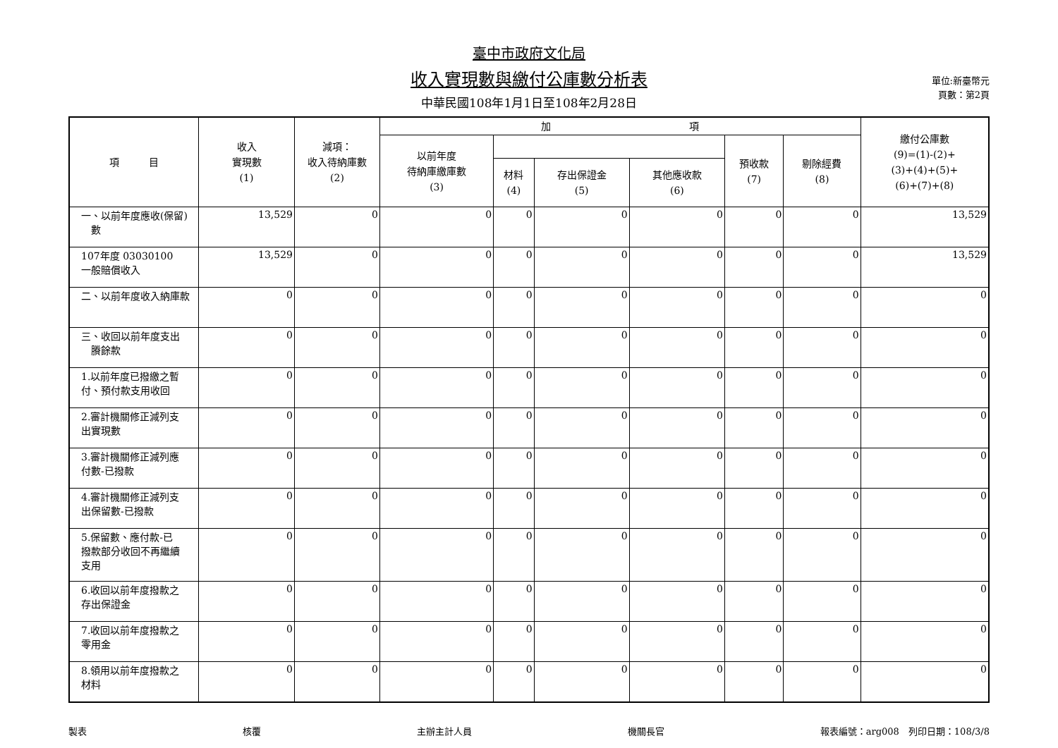臺中市政府文化局
收入實現數與繳付公庫數分析表
中華民國108年1月1日至108年2月28日
單位:新臺幣元
頁數：第2頁
| 項 目 | 收入 實現數 (1) | 減項： 收入待納庫數 (2) | 加 項 | | | | | | 繳付公庫數 (9)=(1)-(2)+ (3)+(4)+(5)+ (6)+(7)+(8) |
| --- | --- | --- | --- | --- | --- | --- | --- | --- | --- |
| | | | 以前年度 待納庫繳庫數 (3) | | | | 預收款 (7) | 剔除經費 (8) | |
| | | | | 材料 (4) | 存出保證金 (5) | 其他應收款 (6) | | | |
| 一、以前年度應收(保留) 數 | 13,529 | 0 | 0 | 0 | 0 | 0 | 0 | 0 | 13,529 |
| 107年度 03030100 一般賠償收入 | 13,529 | 0 | 0 | 0 | 0 | 0 | 0 | 0 | 13,529 |
| 二、以前年度收入納庫款 | 0 | 0 | 0 | 0 | 0 | 0 | 0 | 0 | 0 |
| 三、收回以前年度支出 賸餘款 | 0 | 0 | 0 | 0 | 0 | 0 | 0 | 0 | 0 |
| 1.以前年度已撥繳之暫 付、預付款支用收回 | 0 | 0 | 0 | 0 | 0 | 0 | 0 | 0 | 0 |
| 2.審計機關修正減列支 出實現數 | 0 | 0 | 0 | 0 | 0 | 0 | 0 | 0 | 0 |
| 3.審計機關修正減列應 付數-已撥款 | 0 | 0 | 0 | 0 | 0 | 0 | 0 | 0 | 0 |
| 4.審計機關修正減列支 出保留數-已撥款 | 0 | 0 | 0 | 0 | 0 | 0 | 0 | 0 | 0 |
| 5.保留數、應付款-已 撥款部分收回不再繼續 支用 | 0 | 0 | 0 | 0 | 0 | 0 | 0 | 0 | 0 |
| 6.收回以前年度撥款之 存出保證金 | 0 | 0 | 0 | 0 | 0 | 0 | 0 | 0 | 0 |
| 7.收回以前年度撥款之 零用金 | 0 | 0 | 0 | 0 | 0 | 0 | 0 | 0 | 0 |
| 8.領用以前年度撥款之 材料 | 0 | 0 | 0 | 0 | 0 | 0 | 0 | 0 | 0 |
製表 核覆 主辦主計人員 機關長官 報表編號：arg008　列印日期：108/3/8